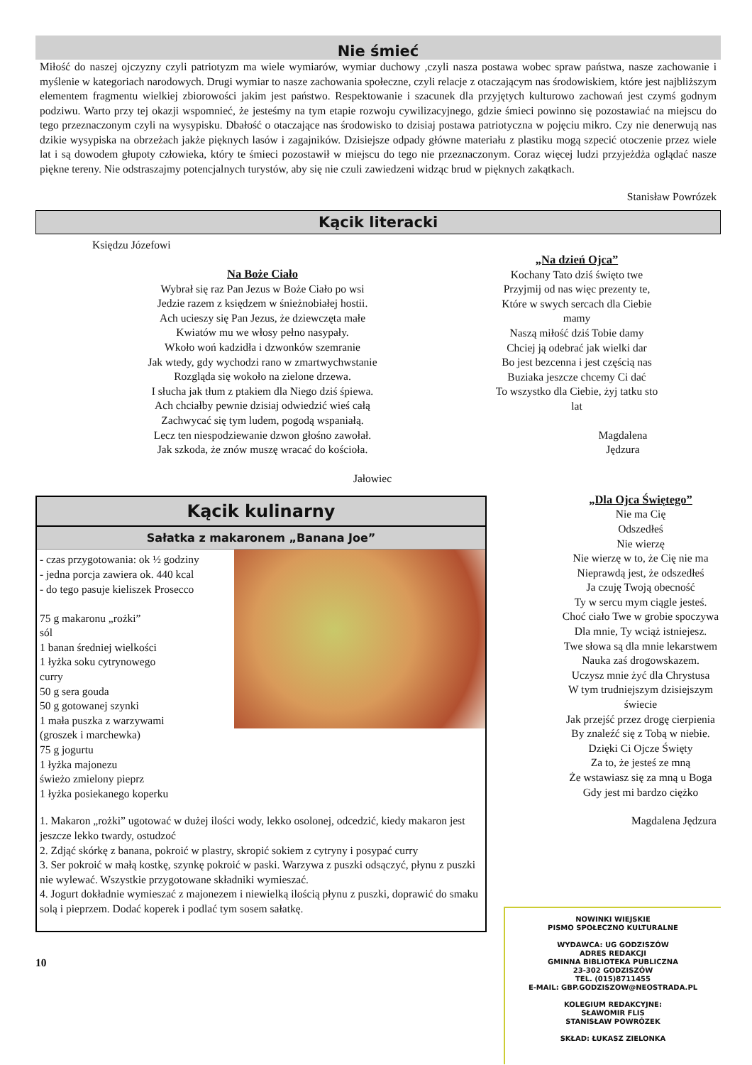Nie śmieć
Miłość do naszej ojczyzny czyli patriotyzm ma wiele wymiarów, wymiar duchowy ,czyli nasza postawa wobec spraw państwa, nasze zachowanie i myślenie w kategoriach narodowych. Drugi wymiar to nasze zachowania społeczne, czyli relacje z otaczającym nas środowiskiem, które jest najbliższym elementem fragmentu wielkiej zbiorowości jakim jest państwo. Respektowanie i szacunek dla przyjętych kulturowo zachowań jest czymś godnym podziwu. Warto przy tej okazji wspomnieć, że jesteśmy na tym etapie rozwoju cywilizacyjnego, gdzie śmieci powinno się pozostawiać na miejscu do tego przeznaczonym czyli na wysypisku. Dbałość o otaczające nas środowisko to dzisiaj postawa patriotyczna w pojęciu mikro. Czy nie denerwują nas dzikie wysypiska na obrzeżach jakże pięknych lasów i zagajników. Dzisiejsze odpady główne materiału z plastiku mogą szpecić otoczenie przez wiele lat i są dowodem głupoty człowieka, który te śmieci pozostawił w miejscu do tego nie przeznaczonym. Coraz więcej ludzi przyjeżdża oglądać nasze piękne tereny. Nie odstraszajmy potencjalnych turystów, aby się nie czuli zawiedzeni widząc brud w pięknych zakątkach.
Stanisław Powrózek
Kącik literacki
Księdzu Józefowi
Na Boże Ciało
Wybrał się raz Pan Jezus w Boże Ciało po wsi
Jedzie razem z księdzem w śnieżnobiałej hostii.
Ach ucieszy się Pan Jezus, że dziewczęta małe
Kwiatów mu we włosy pełno nasypały.
Wkoło woń kadzidła i dzwonków szemranie
Jak wtedy, gdy wychodzi rano w zmartwychwstanie
Rozgląda się wokoło na zielone drzewa.
I słucha jak tłum z ptakiem dla Niego dziś śpiewa.
Ach chciałby pewnie dzisiaj odwiedzić wieś całą
Zachwycać się tym ludem, pogodą wspaniałą.
Lecz ten niespodziewanie dzwon głośno zawołał.
Jak szkoda, że znów muszę wracać do kościoła.
Jałowiec
Kącik kulinarny
Sałatka z makaronem „Banana Joe”
- czas przygotowania: ok ½ godziny
- jedna porcja zawiera ok. 440 kcal
- do tego pasuje kieliszek Prosecco
75 g makaronu „rożki”
sól
1 banan średniej wielkości
1 łyżka soku cytrynowego
curry
50 g sera gouda
50 g gotowanej szynki
1 mała puszka z warzywami
(groszek i marchewka)
75 g jogurtu
1 łyżka majonezu
świeżo zmielony pieprz
1 łyżka posiekanego koperku
1. Makaron „rożki” ugotować w dużej ilości wody, lekko osolonej, odcedzić, kiedy makaron jest jeszcze lekko twardy, ostudzoć
2. Zdjąć skórkę z banana, pokroić w plastry, skropić sokiem z cytryny i posypać curry
3. Ser pokroić w małą kostkę, szynkę pokroić w paski. Warzywa z puszki odsączyć, płynu z puszki nie wylewać. Wszystkie przygotowane składniki wymieszać.
4. Jogurt dokładnie wymieszać z majonezem i niewielką ilością płynu z puszki, doprawić do smaku solą i pieprzem. Dodać koperek i podlać tym sosem sałatkę.
10
„Na dzień Ojca”
Kochany Tato dziś święto twe
Przyjmij od nas więc prezenty te,
Które w swych sercach dla Ciebie mamy
Naszą miłość dziś Tobie damy
Chciej ją odebrać jak wielki dar
Bo jest bezcenna i jest częścią nas
Buziaka jeszcze chcemy Ci dać
To wszystko dla Ciebie, żyj tatku sto lat
Magdalena Jędzura
„Dla Ojca Świętego”
Nie ma Cię
Odszedłeś
Nie wierzę
Nie wierzę w to, że Cię nie ma
Nieprawdą jest, że odszedłeś
Ja czuję Twoją obecność
Ty w sercu mym ciągle jesteś.
Choć ciało Twe w grobie spoczywa
Dla mnie, Ty wciąż istniejesz.
Twe słowa są dla mnie lekarstwem
Nauka zaś drogowskazem.
Uczysz mnie żyć dla Chrystusa
W tym trudniejszym dzisiejszym świecie
Jak przejść przez drogę cierpienia
By znaleźć się z Tobą w niebie.
Dzięki Ci Ojcze Święty
Za to, że jesteś ze mną
Że wstawiasz się za mną u Boga
Gdy jest mi bardzo ciężko
Magdalena Jędzura
NOWINKI WIEJSKIE
PISMO SPOŁECZNO KULTURALNE
WYDAWCA: UG GODZISZÓW
ADRES REDAKCJI
GMINNA BIBLIOTEKA PUBLICZNA
23-302 GODZISZÓW
TEL. (015)8711455
E-MAIL: GBP.GODZISZOW@NEOSTRADA.PL
KOLEGIUM REDAKCYJNE:
SŁAWOMIR FLIS
STANISŁAW POWRÓZEK
SKŁAD: ŁUKASZ ZIELONKA